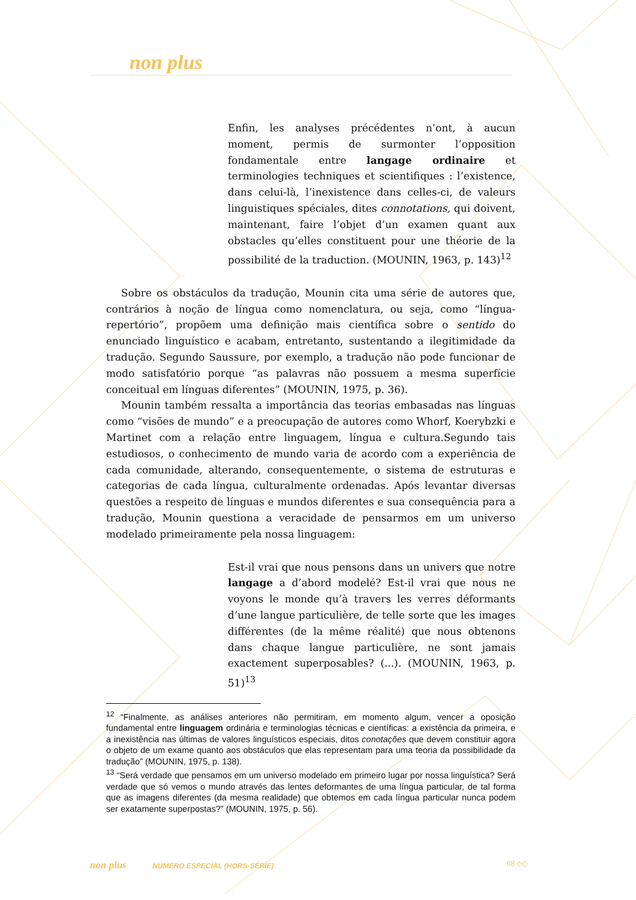non plus
Enfin, les analyses précédentes n’ont, à aucun moment, permis de surmonter l’opposition fondamentale entre langage ordinaire et terminologies techniques et scientifiques : l’existence, dans celui-là, l’inexistence dans celles-ci, de valeurs linguistiques spéciales, dites connotations, qui doivent, maintenant, faire l’objet d’un examen quant aux obstacles qu’elles constituent pour une théorie de la possibilité de la traduction. (MOUNIN, 1963, p. 143)<sup>12</sup>
Sobre os obstáculos da tradução, Mounin cita uma série de autores que, contrários à noção de língua como nomenclatura, ou seja, como “língua-repertório”, propõem uma definição mais científica sobre o sentido do enunciado linguístico e acabam, entretanto, sustentando a ilegitimidade da tradução. Segundo Saussure, por exemplo, a tradução não pode funcionar de modo satisfatório porque “as palavras não possuem a mesma superfície conceitual em línguas diferentes” (MOUNIN, 1975, p. 36).
Mounin também ressalta a importância das teorias embasadas nas línguas como “visões de mundo” e a preocupação de autores como Whorf, Koerybzki e Martinet com a relação entre linguagem, língua e cultura.Segundo tais estudiosos, o conhecimento de mundo varia de acordo com a experiência de cada comunidade, alterando, consequentemente, o sistema de estruturas e categorias de cada língua, culturalmente ordenadas. Após levantar diversas questões a respeito de línguas e mundos diferentes e sua consequência para a tradução, Mounin questiona a veracidade de pensarmos em um universo modelado primeiramente pela nossa linguagem:
Est-il vrai que nous pensons dans un univers que notre langage a d’abord modelé? Est-il vrai que nous ne voyons le monde qu’à travers les verres déformants d’une langue particulière, de telle sorte que les images différentes (de la même réalité) que nous obtenons dans chaque langue particulière, ne sont jamais exactement superposables? (...). (MOUNIN, 1963, p. 51)<sup>13</sup>
<sup>12</sup> “Finalmente, as análises anteriores não permitiram, em momento algum, vencer a oposição fundamental entre linguagem ordinária e terminologias técnicas e científicas: a existência da primeira, e a inexistência nas últimas de valores linguísticos especiais, ditos conotações que devem constituir agora o objeto de um exame quanto aos obstáculos que elas representam para uma teoria da possibilidade da tradução” (MOUNIN, 1975, p. 138).
<sup>13</sup> “Será verdade que pensamos em um universo modelado em primeiro lugar por nossa linguística? Será verdade que só vemos o mundo através das lentes deformantes de uma língua particular, de tal forma que as imagens diferentes (da mesma realidade) que obtemos em cada língua particular nunca podem ser exatamente superpostas?” (MOUNIN, 1975, p. 56).
non plus NÚMERO ESPECIAL (HORS-SÉRIE) 68 ◇◇